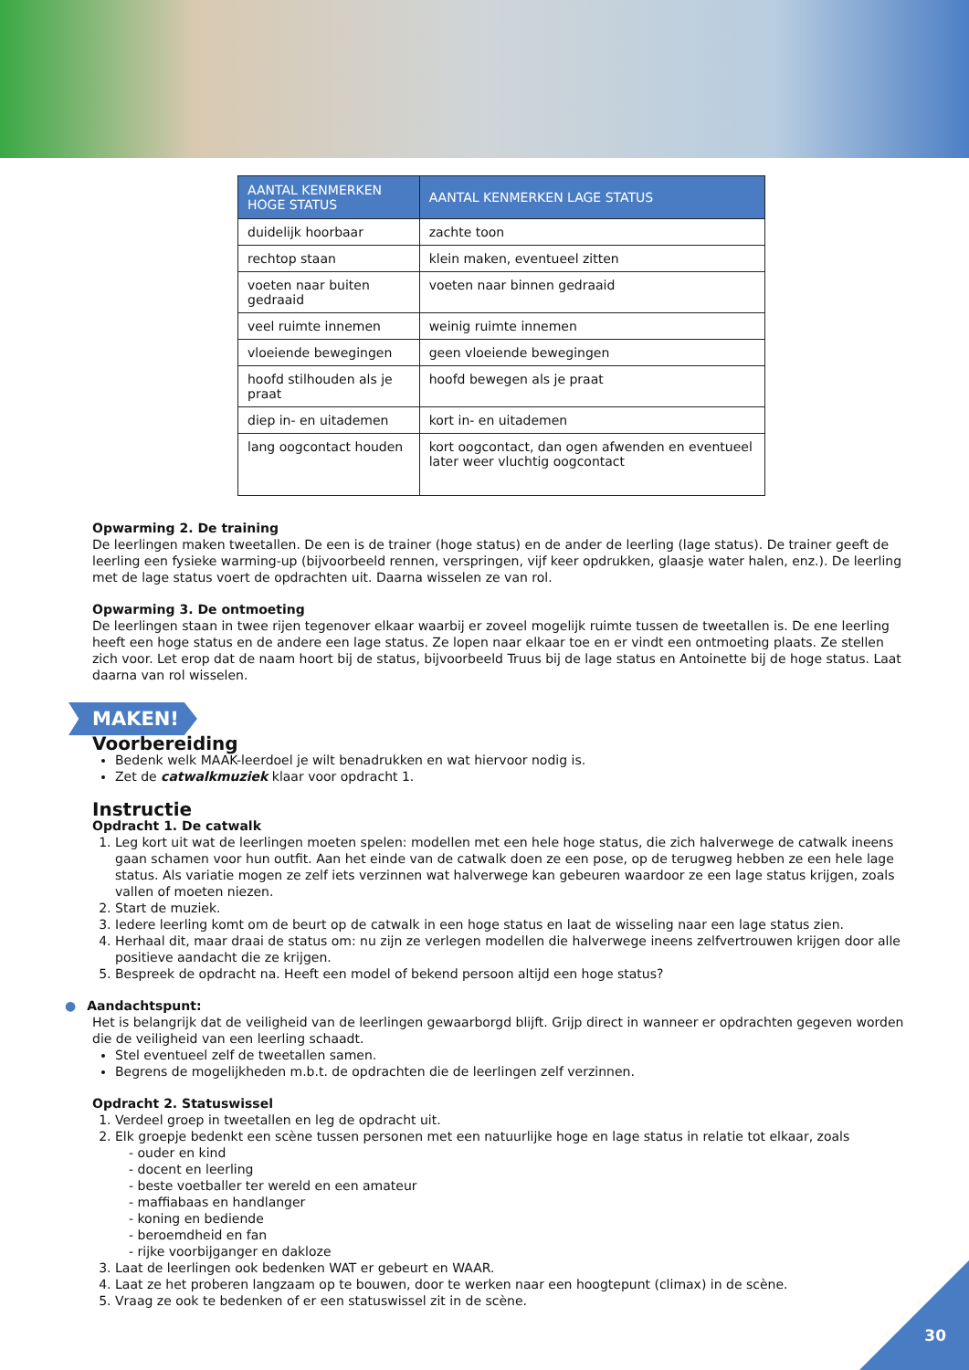| AANTAL KENMERKEN HOGE STATUS | AANTAL KENMERKEN LAGE STATUS |
| --- | --- |
| duidelijk hoorbaar | zachte toon |
| rechtop staan | klein maken, eventueel zitten |
| voeten naar buiten gedraaid | voeten naar binnen gedraaid |
| veel ruimte innemen | weinig ruimte innemen |
| vloeiende bewegingen | geen vloeiende bewegingen |
| hoofd stilhouden als je praat | hoofd bewegen als je praat |
| diep in- en uitademen | kort in- en uitademen |
| lang oogcontact houden | kort oogcontact, dan ogen afwenden en eventueel later weer vluchtig oogcontact |
Opwarming 2. De training
De leerlingen maken tweetallen. De een is de trainer (hoge status) en de ander de leerling (lage status). De trainer geeft de leerling een fysieke warming-up (bijvoorbeeld rennen, verspringen, vijf keer opdrukken, glaasje water halen, enz.). De leerling met de lage status voert de opdrachten uit. Daarna wisselen ze van rol.
Opwarming 3. De ontmoeting
De leerlingen staan in twee rijen tegenover elkaar waarbij er zoveel mogelijk ruimte tussen de tweetallen is. De ene leerling heeft een hoge status en de andere een lage status. Ze lopen naar elkaar toe en er vindt een ontmoeting plaats. Ze stellen zich voor. Let erop dat de naam hoort bij de status, bijvoorbeeld Truus bij de lage status en Antoinette bij de hoge status. Laat daarna van rol wisselen.
MAKEN!
Voorbereiding
Bedenk welk MAAK-leerdoel je wilt benadrukken en wat hiervoor nodig is.
Zet de catwalkmuziek klaar voor opdracht 1.
Instructie
Opdracht 1. De catwalk
1. Leg kort uit wat de leerlingen moeten spelen: modellen met een hele hoge status, die zich halverwege de catwalk ineens gaan schamen voor hun outfit. Aan het einde van de catwalk doen ze een pose, op de terugweg hebben ze een hele lage status. Als variatie mogen ze zelf iets verzinnen wat halverwege kan gebeuren waardoor ze een lage status krijgen, zoals vallen of moeten niezen.
2. Start de muziek.
3. Iedere leerling komt om de beurt op de catwalk in een hoge status en laat de wisseling naar een lage status zien.
4. Herhaal dit, maar draai de status om: nu zijn ze verlegen modellen die halverwege ineens zelfvertrouwen krijgen door alle positieve aandacht die ze krijgen.
5. Bespreek de opdracht na. Heeft een model of bekend persoon altijd een hoge status?
● Aandachtspunt:
Het is belangrijk dat de veiligheid van de leerlingen gewaarborgd blijft. Grijp direct in wanneer er opdrachten gegeven worden die de veiligheid van een leerling schaadt.
Stel eventueel zelf de tweetallen samen.
Begrens de mogelijkheden m.b.t. de opdrachten die de leerlingen zelf verzinnen.
Opdracht 2. Statuswissel
1. Verdeel groep in tweetallen en leg de opdracht uit.
2. Elk groepje bedenkt een scène tussen personen met een natuurlijke hoge en lage status in relatie tot elkaar, zoals
- ouder en kind
- docent en leerling
- beste voetballer ter wereld en een amateur
- maffiabaas en handlanger
- koning en bediende
- beroemdheid en fan
- rijke voorbijganger en dakloze
3. Laat de leerlingen ook bedenken WAT er gebeurt en WAAR.
4. Laat ze het proberen langzaam op te bouwen, door te werken naar een hoogtepunt (climax) in de scène.
5. Vraag ze ook te bedenken of er een statuswissel zit in de scène.
30